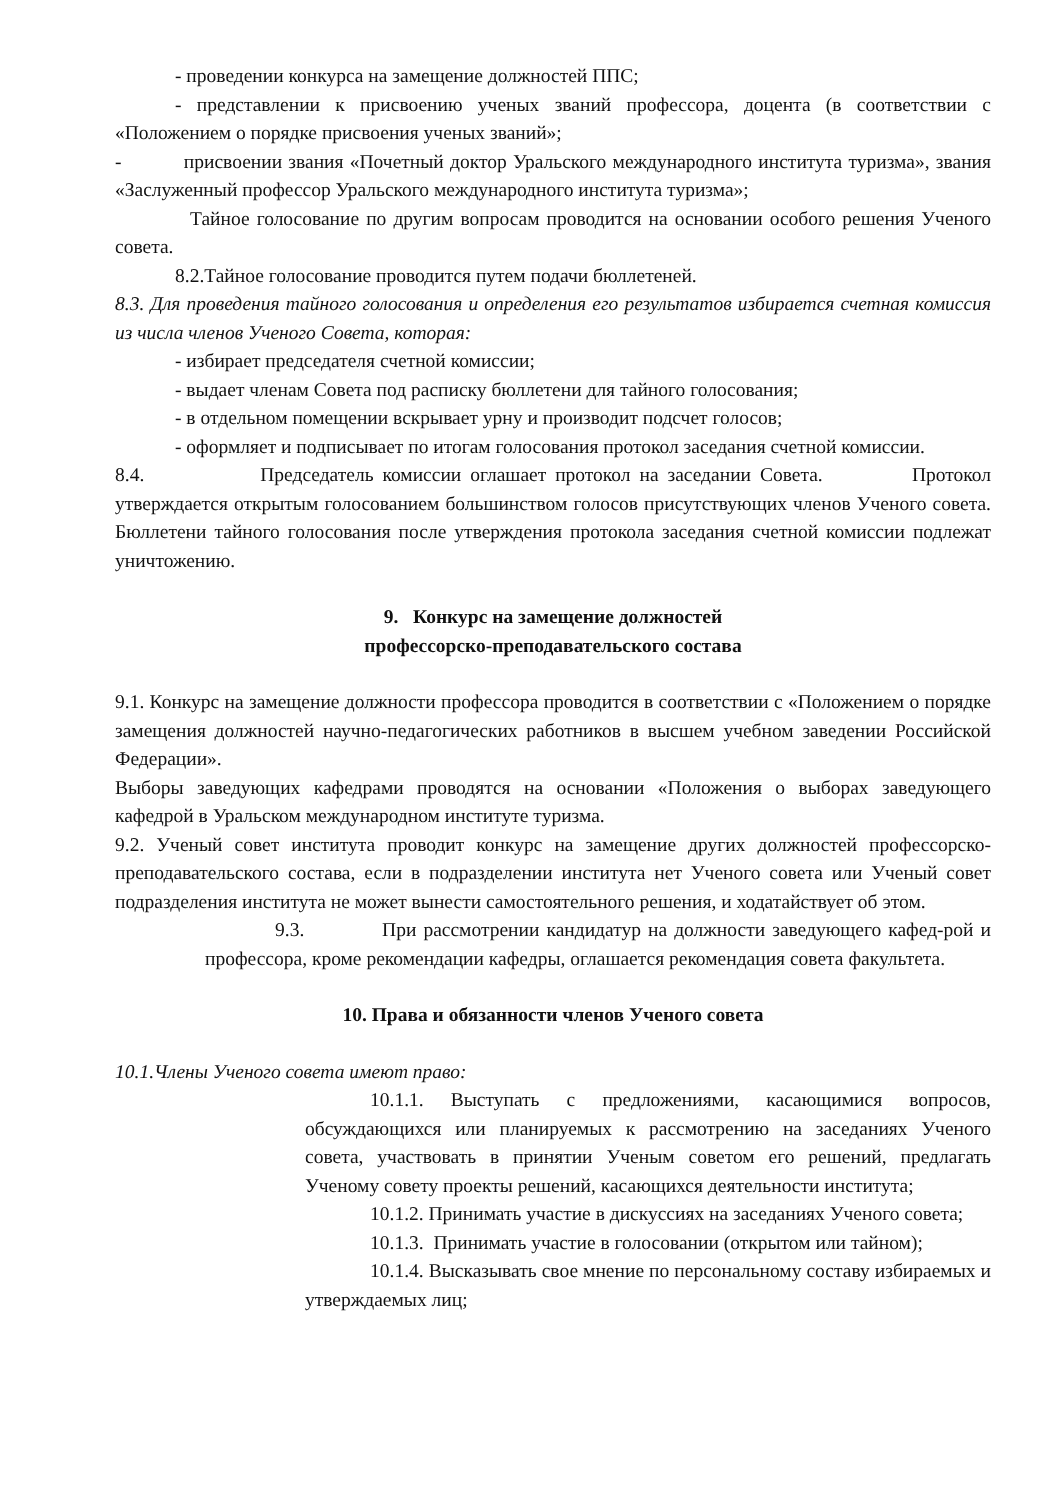- проведении конкурса на замещение должностей ППС;
- представлении к присвоению ученых званий профессора, доцента (в соответствии с «Положением о порядке присвоения ученых званий»;
- присвоении звания «Почетный доктор Уральского международного института туризма», звания «Заслуженный профессор Уральского международного института туризма»;
Тайное голосование по другим вопросам проводится на основании особого решения Ученого совета.
8.2.Тайное голосование проводится путем подачи бюллетеней.
8.3. Для проведения тайного голосования и определения его результатов избирается счетная комиссия из числа членов Ученого Совета, которая:
- избирает председателя счетной комиссии;
- выдает членам Совета под расписку бюллетени для тайного голосования;
- в отдельном помещении вскрывает урну и производит подсчет голосов;
- оформляет и подписывает по итогам голосования протокол заседания счетной комиссии.
8.4. Председатель комиссии оглашает протокол на заседании Совета. Протокол утверждается открытым голосованием большинством голосов присутствующих членов Ученого совета. Бюллетени тайного голосования после утверждения протокола заседания счетной комиссии подлежат уничтожению.
9. Конкурс на замещение должностей
профессорско-преподавательского состава
9.1. Конкурс на замещение должности профессора проводится в соответствии с «Положением о порядке замещения должностей научно-педагогических работников в высшем учебном заведении Российской Федерации».
Выборы заведующих кафедрами проводятся на основании «Положения о выборах заведующего кафедрой в Уральском международном институте туризма.
9.2. Ученый совет института проводит конкурс на замещение других должностей профессорско-преподавательского состава, если в подразделении института нет Ученого совета или Ученый совет подразделения института не может вынести самостоятельного решения, и ходатайствует об этом.
9.3. При рассмотрении кандидатур на должности заведующего кафед-рой и профессора, кроме рекомендации кафедры, оглашается рекомендация совета факультета.
10. Права и обязанности членов Ученого совета
10.1.Члены Ученого совета имеют право:
10.1.1. Выступать с предложениями, касающимися вопросов, обсуждающихся или планируемых к рассмотрению на заседаниях Ученого совета, участвовать в принятии Ученым советом его решений, предлагать Ученому совету проекты решений, касающихся деятельности института;
10.1.2. Принимать участие в дискуссиях на заседаниях Ученого совета;
10.1.3. Принимать участие в голосовании (открытом или тайном);
10.1.4. Высказывать свое мнение по персональному составу избираемых и утверждаемых лиц;